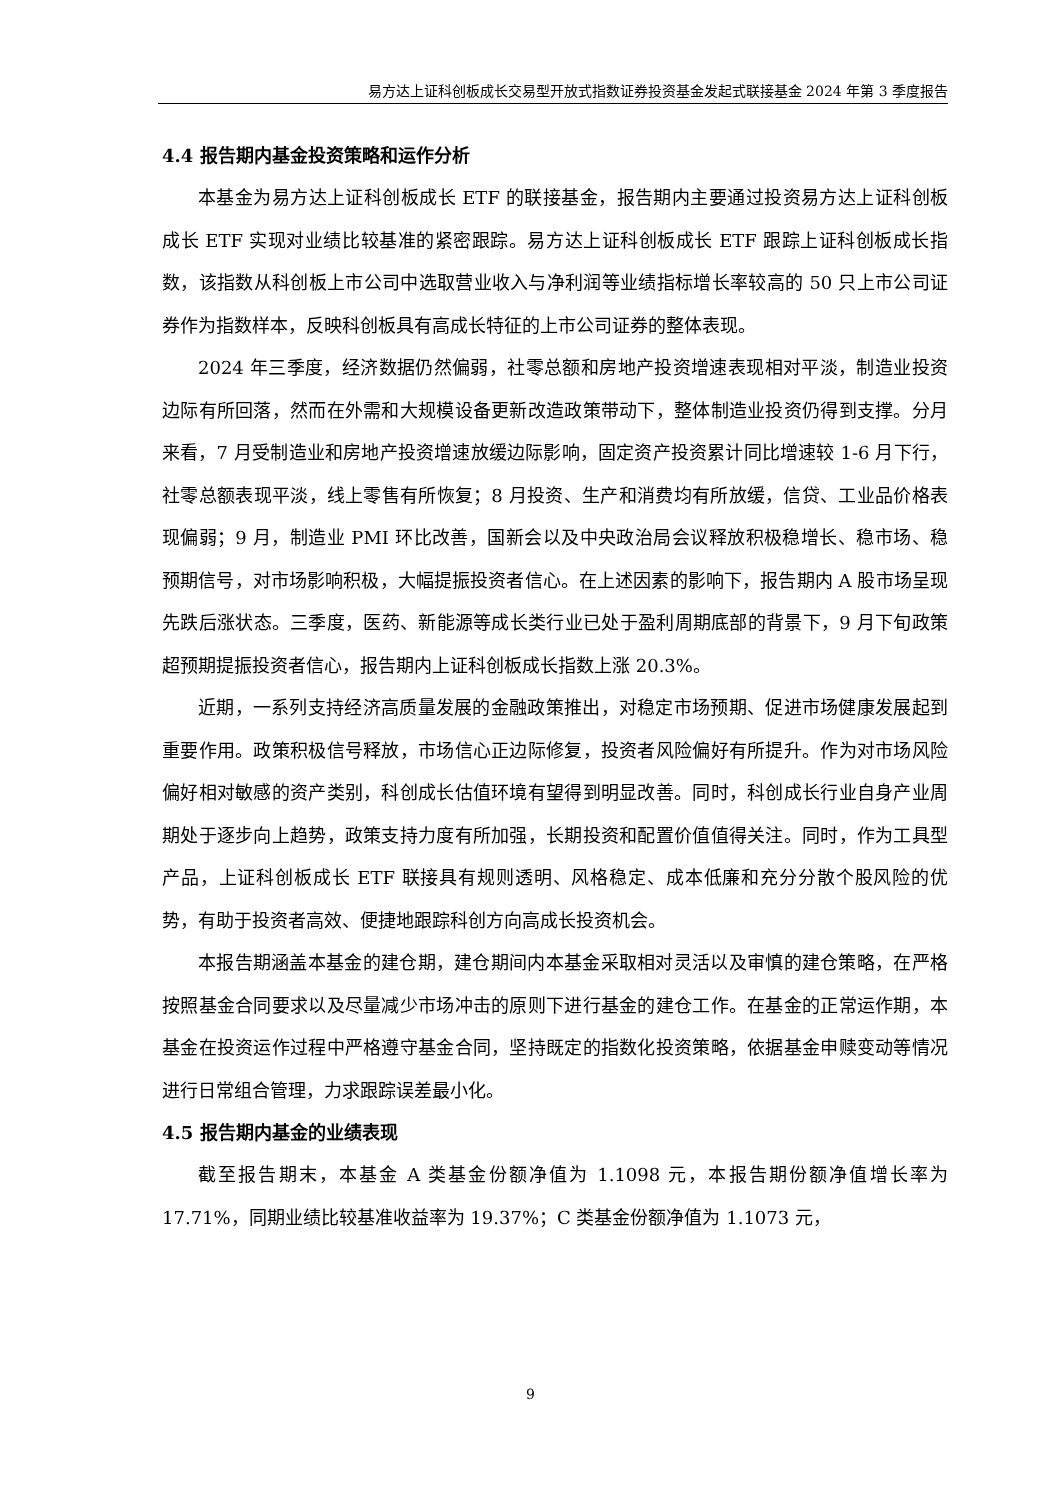易方达上证科创板成长交易型开放式指数证券投资基金发起式联接基金 2024 年第 3 季度报告
4.4 报告期内基金投资策略和运作分析
本基金为易方达上证科创板成长 ETF 的联接基金，报告期内主要通过投资易方达上证科创板成长 ETF 实现对业绩比较基准的紧密跟踪。易方达上证科创板成长 ETF 跟踪上证科创板成长指数，该指数从科创板上市公司中选取营业收入与净利润等业绩指标增长率较高的 50 只上市公司证券作为指数样本，反映科创板具有高成长特征的上市公司证券的整体表现。
2024 年三季度，经济数据仍然偏弱，社零总额和房地产投资增速表现相对平淡，制造业投资边际有所回落，然而在外需和大规模设备更新改造政策带动下，整体制造业投资仍得到支撑。分月来看，7 月受制造业和房地产投资增速放缓边际影响，固定资产投资累计同比增速较 1-6 月下行，社零总额表现平淡，线上零售有所恢复；8 月投资、生产和消费均有所放缓，信贷、工业品价格表现偏弱；9 月，制造业 PMI 环比改善，国新会以及中央政治局会议释放积极稳增长、稳市场、稳预期信号，对市场影响积极，大幅提振投资者信心。在上述因素的影响下，报告期内 A 股市场呈现先跌后涨状态。三季度，医药、新能源等成长类行业已处于盈利周期底部的背景下，9 月下旬政策超预期提振投资者信心，报告期内上证科创板成长指数上涨 20.3%。
近期，一系列支持经济高质量发展的金融政策推出，对稳定市场预期、促进市场健康发展起到重要作用。政策积极信号释放，市场信心正边际修复，投资者风险偏好有所提升。作为对市场风险偏好相对敏感的资产类别，科创成长估值环境有望得到明显改善。同时，科创成长行业自身产业周期处于逐步向上趋势，政策支持力度有所加强，长期投资和配置价值值得关注。同时，作为工具型产品，上证科创板成长 ETF 联接具有规则透明、风格稳定、成本低廉和充分分散个股风险的优势，有助于投资者高效、便捷地跟踪科创方向高成长投资机会。
本报告期涵盖本基金的建仓期，建仓期间内本基金采取相对灵活以及审慎的建仓策略，在严格按照基金合同要求以及尽量减少市场冲击的原则下进行基金的建仓工作。在基金的正常运作期，本基金在投资运作过程中严格遵守基金合同，坚持既定的指数化投资策略，依据基金申赎变动等情况进行日常组合管理，力求跟踪误差最小化。
4.5 报告期内基金的业绩表现
截至报告期末，本基金 A 类基金份额净值为 1.1098 元，本报告期份额净值增长率为 17.71%，同期业绩比较基准收益率为 19.37%；C 类基金份额净值为 1.1073 元，
9